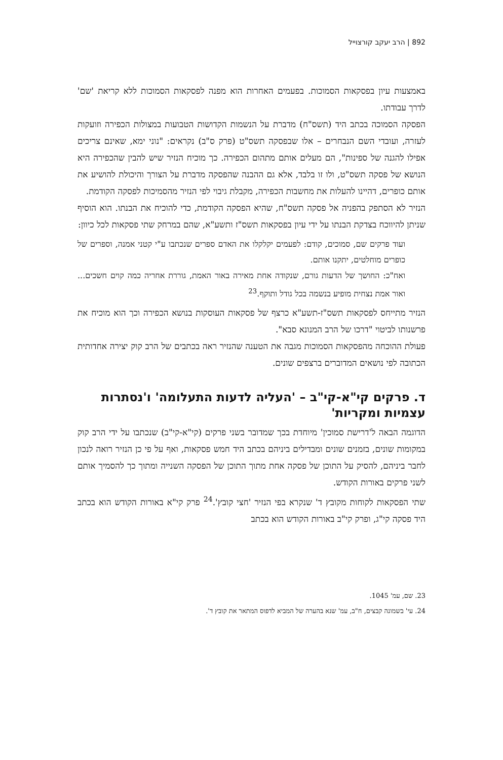892 | הרב יעקב קורצוייל
באמצעות עיון בפסקאות הסמוכות. בפעמים האחרות הוא מפנה לפסקאות הסמוכות ללא קריאת 'שם' לדרך עבודתו.
הפסקה הסמוכה בכתב היד (תשס"ח) מדברת על הנשמות הקדושות הטבועות במצולות הכפירה וזועקות לעזרה, ועובדי השם הנבחרים – אלו שבפסקה תשס"ט (פרק ס"ב) נקראים: "נוני ימא, שאינם צריכים אפילו להגנה של ספינות", הם מעלים אותם מתהום הכפירה. כך מוכיח הנזיר שיש להבין שהכפירה היא הנושא של פסקה תשס"ט, ולו זו בלבד, אלא גם ההבנה שהפסקה מדברת על הצורך והיכולת להושיע את אותם כופרים, דהיינו להעלות את מחשבות הכפירה, מקבלת גיבוי לפי הנזיר מהסמיכות לפסקה הקודמת.
הנזיר לא הסתפק בהפניה אל פסקה תשס"ח, שהיא הפסקה הקודמת, כדי להוכיח את הבנתו. הוא הוסיף שניתן להיווכח בצדקת הבנתו על ידי עיון בפסקאות תשס"ז ותשע"א, שהם במרחק שתי פסקאות לכל כיוון:
ועוד פרקים שם, סמוכים, קודם: לפעמים יקלקלו את האדם ספרים שנכתבו ע"י קטני אמנה, וספרים של כופרים מוחלטים, יתקנו אותם.
ואח"כ: החושך של הדעות גורם, שנקודה אחת מאירה באור האמת, גוררת אחריה כמה קוים חשכים... ואור אמת נצחית מופיע בנשמה בכל גודל ותוקף.<sup>23</sup>
הנזיר מתייחס לפסקאות תשס"ז-תשע"א כרצף של פסקאות העוסקות בנושא הכפירה וכך הוא מוכיח את פרשנותו לביטוי "דרכו של הרב המנונא סבא".
פעולת ההוכחה מהפסקאות הסמוכות מגבה את הטענה שהנזיר ראה בכתבים של הרב קוק יצירה אחדותית הכתובה לפי נושאים המדוברים ברצפים שונים.
ד. פרקים קי"א-קי"ב – 'העליה לדעות התעלומה' ו'נסתרות עצמיות ומקריות'
הדוגמה הבאה ל'דרישת סמוכין' מיוחדת בכך שמדובר בשני פרקים (קי"א-קי"ב) שנכתבו על ידי הרב קוק במקומות שונים, בזמנים שונים ומבדילים ביניהם בכתב היד חמש פסקאות, ואף על פי כן הנזיר רואה לנכון לחבר ביניהם, להסיק על התוכן של פסקה אחת מתוך התוכן של הפסקה השנייה ומתוך כך להסמיך אותם לשני פרקים באורות הקודש.
שתי הפסקאות לקוחות מקובץ ד' שנקרא בפי הנזיר 'חצי קובץ'.<sup>24</sup> פרק קי"א באורות הקודש הוא בכתב היד פסקה קי"ג, ופרק קי"ב באורות הקודש הוא בכתב
23. שם, עמ' 1045.
24. עי' בשמונה קבצים, ח"ב, עמ' שנא בהערה של המביא לדפוס המתאר את קובץ ד'.